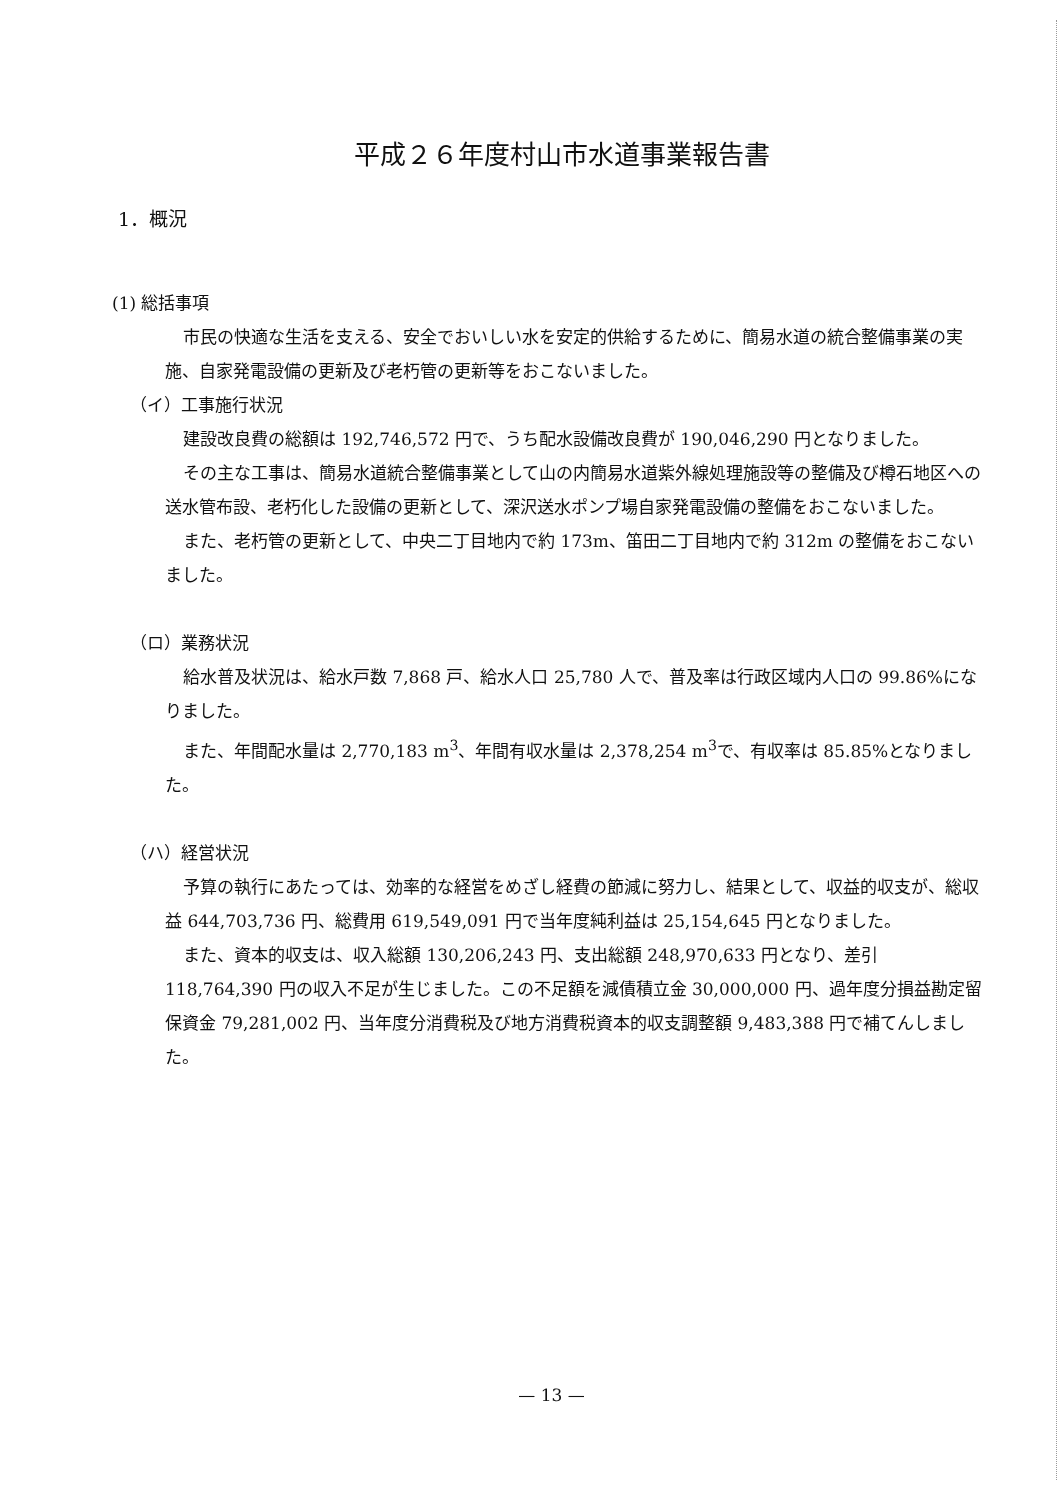平成２６年度村山市水道事業報告書
1．概況
(1) 総括事項
市民の快適な生活を支える、安全でおいしい水を安定的供給するために、簡易水道の統合整備事業の実施、自家発電設備の更新及び老朽管の更新等をおこないました。
（イ）工事施行状況
建設改良費の総額は 192,746,572 円で、うち配水設備改良費が 190,046,290 円となりました。
その主な工事は、簡易水道統合整備事業として山の内簡易水道紫外線処理施設等の整備及び樽石地区への送水管布設、老朽化した設備の更新として、深沢送水ポンプ場自家発電設備の整備をおこないました。
また、老朽管の更新として、中央二丁目地内で約 173m、笛田二丁目地内で約 312m の整備をおこないました。
（ロ）業務状況
給水普及状況は、給水戸数 7,868 戸、給水人口 25,780 人で、普及率は行政区域内人口の 99.86%になりました。
また、年間配水量は 2,770,183 m<sup>3</sup>、年間有収水量は 2,378,254 m<sup>3</sup>で、有収率は 85.85%となりました。
（ハ）経営状況
予算の執行にあたっては、効率的な経営をめざし経費の節減に努力し、結果として、収益的収支が、総収益 644,703,736 円、総費用 619,549,091 円で当年度純利益は 25,154,645 円となりました。
また、資本的収支は、収入総額 130,206,243 円、支出総額 248,970,633 円となり、差引 118,764,390 円の収入不足が生じました。この不足額を減債積立金 30,000,000 円、過年度分損益勘定留保資金 79,281,002 円、当年度分消費税及び地方消費税資本的収支調整額 9,483,388 円で補てんしました。
— 13 —